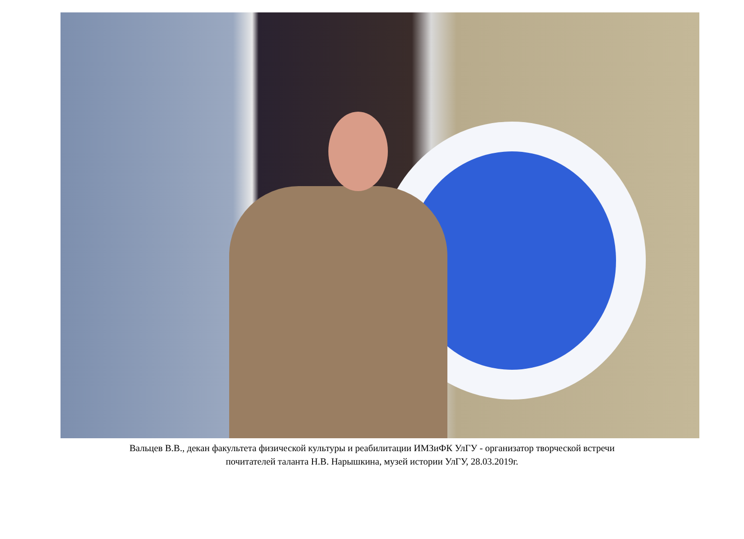Вальцев В.В., декан факультета физической культуры и реабилитации ИМЗиФК УлГУ - организатор творческой встречи
почитателей таланта Н.В. Нарышкина, музей истории УлГУ, 28.03.2019г.